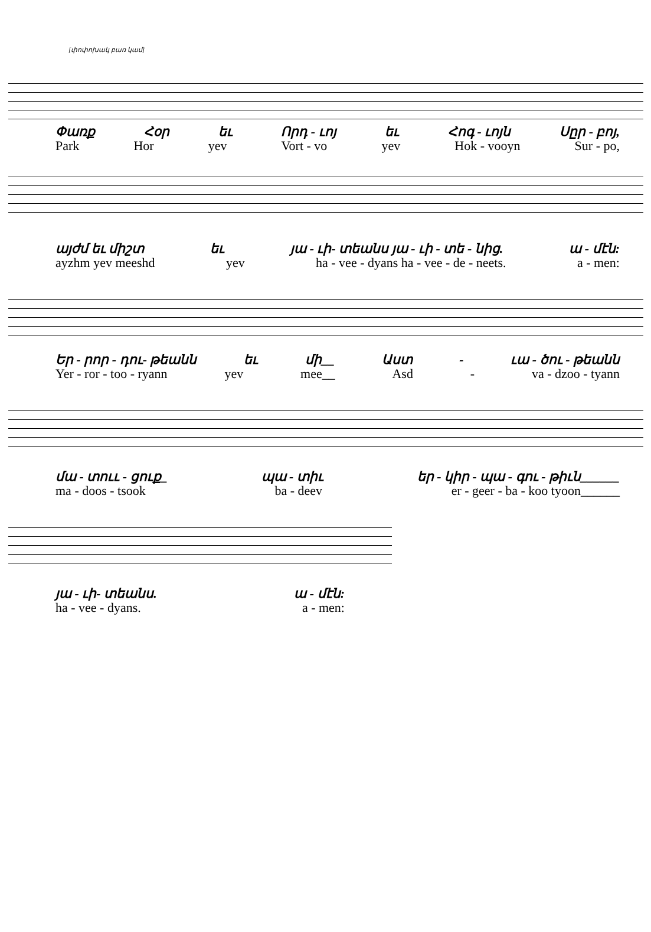[փոփոխակ բառ կամ]
Փառք Հօր եւ Որդ - ւոյ եւ Հոգ - ւոյն Սըր - բոյ,
Park Hor yev Vort - vo yev Hok - vooyn Sur - po,
այժմ եւ միշտ եւ յա - ւի- տեանս յա - ւի - տե - նից. ա - մէն:
ayzhm yev meeshd yev ha - vee - dyans ha - vee - de - neets. a - men:
Եր - րոր - դու- թեանն եւ մի__ Աստ - ւա - ծու - թեանն
Yer - ror - too - ryann yev mee__ Asd - va - dzoo - tyann
մա - տոււ - ցուք_ պա - տիւ եր - կիր - պա - գու - թիւն______
ma - doos - tsook ba - deev er - geer - ba - koo tyoon______
յա - ւի- տեանս. ա - մէն:
ha - vee - dyans. a - men: